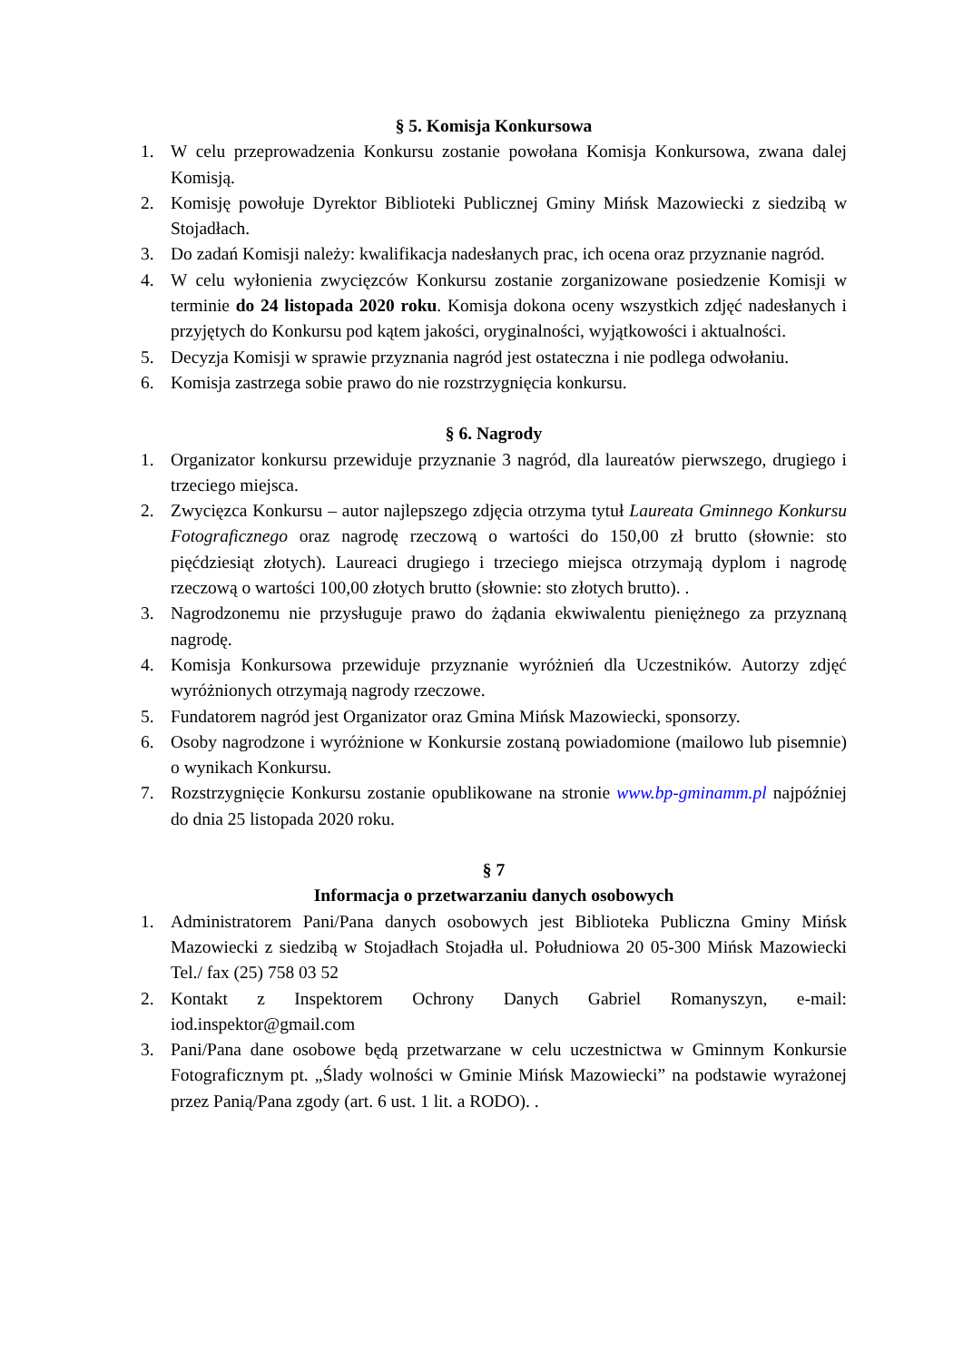§ 5. Komisja Konkursowa
1. W celu przeprowadzenia Konkursu zostanie powołana Komisja Konkursowa, zwana dalej Komisją.
2. Komisję powołuje Dyrektor Biblioteki Publicznej Gminy Mińsk Mazowiecki z siedzibą w Stojadłach.
3. Do zadań Komisji należy: kwalifikacja nadesłanych prac, ich ocena oraz przyznanie nagród.
4. W celu wyłonienia zwycięzców Konkursu zostanie zorganizowane posiedzenie Komisji w terminie do 24 listopada 2020 roku. Komisja dokona oceny wszystkich zdjęć nadesłanych i przyjętych do Konkursu pod kątem jakości, oryginalności, wyjątkowości i aktualności.
5. Decyzja Komisji w sprawie przyznania nagród jest ostateczna i nie podlega odwołaniu.
6. Komisja zastrzega sobie prawo do nie rozstrzygnięcia konkursu.
§ 6. Nagrody
1. Organizator konkursu przewiduje przyznanie 3 nagród, dla laureatów pierwszego, drugiego i trzeciego miejsca.
2. Zwycięzca Konkursu – autor najlepszego zdjęcia otrzyma tytuł Laureata Gminnego Konkursu Fotograficznego oraz nagrodę rzeczową o wartości do 150,00 zł brutto (słownie: sto pięćdziesiąt złotych). Laureaci drugiego i trzeciego miejsca otrzymają dyplom i nagrodę rzeczową o wartości 100,00 złotych brutto (słownie: sto złotych brutto). .
3. Nagrodzonemu nie przysługuje prawo do żądania ekwiwalentu pieniężnego za przyznaną nagrodę.
4. Komisja Konkursowa przewiduje przyznanie wyróżnień dla Uczestników. Autorzy zdjęć wyróżnionych otrzymają nagrody rzeczowe.
5. Fundatorem nagród jest Organizator oraz Gmina Mińsk Mazowiecki, sponsorzy.
6. Osoby nagrodzone i wyróżnione w Konkursie zostaną powiadomione (mailowo lub pisemnie) o wynikach Konkursu.
7. Rozstrzygnięcie Konkursu zostanie opublikowane na stronie www.bp-gminamm.pl najpóźniej do dnia 25 listopada 2020 roku.
§ 7
Informacja o przetwarzaniu danych osobowych
1. Administratorem Pani/Pana danych osobowych jest Biblioteka Publiczna Gminy Mińsk Mazowiecki z siedzibą w Stojadłach Stojadła ul. Południowa 20 05-300 Mińsk Mazowiecki Tel./ fax (25) 758 03 52
2. Kontakt z Inspektorem Ochrony Danych Gabriel Romanyszyn, e-mail: iod.inspektor@gmail.com
3. Pani/Pana dane osobowe będą przetwarzane w celu uczestnictwa w Gminnym Konkursie Fotograficznym pt. „Ślady wolności w Gminie Mińsk Mazowiecki” na podstawie wyrażonej przez Panią/Pana zgody (art. 6 ust. 1 lit. a RODO). .